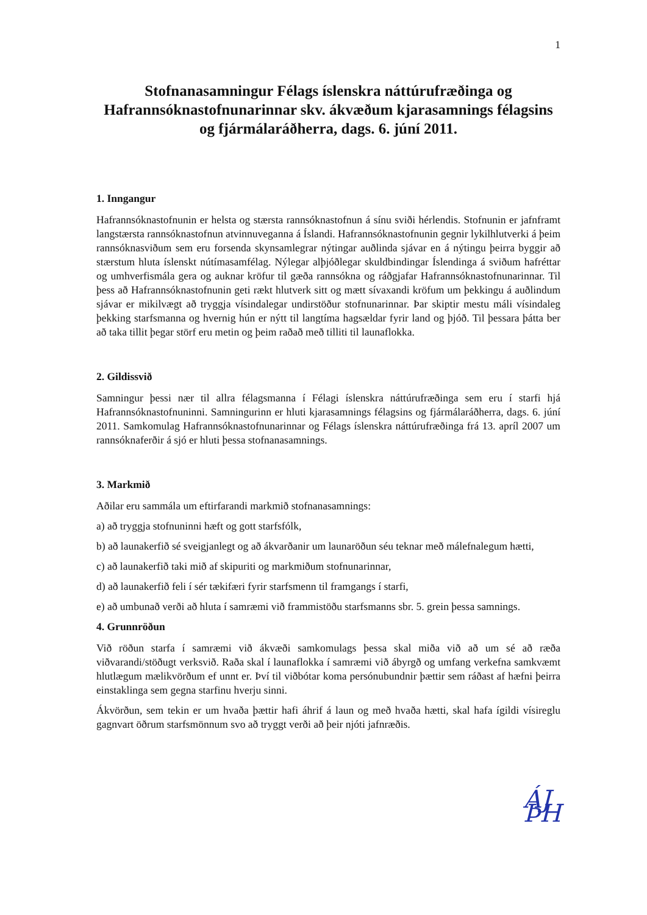1
Stofnanasamningur Félags íslenskra náttúrufræðinga og Hafrannsóknastofnunarinnar skv. ákvæðum kjarasamnings félagsins og fjármálaráðherra, dags. 6. júní 2011.
1. Inngangur
Hafrannsóknastofnunin er helsta og stærsta rannsóknastofnun á sínu sviði hérlendis. Stofnunin er jafnframt langstærsta rannsóknastofnun atvinnuveganna á Íslandi. Hafrannsóknastofnunin gegnir lykilhlutverki á þeim rannsóknasviðum sem eru forsenda skynsamlegrar nýtingar auðlinda sjávar en á nýtingu þeirra byggir að stærstum hluta íslenskt nútímasamfélag. Nýlegar alþjóðlegar skuldbindingar Íslendinga á sviðum hafréttar og umhverfismála gera og auknar kröfur til gæða rannsókna og ráðgjafar Hafrannsóknastofnunarinnar. Til þess að Hafrannsóknastofnunin geti rækt hlutverk sitt og mætt sívaxandi kröfum um þekkingu á auðlindum sjávar er mikilvægt að tryggja vísindalegar undirstöður stofnunarinnar. Þar skiptir mestu máli vísindaleg þekking starfsmanna og hvernig hún er nýtt til langtíma hagsældar fyrir land og þjóð. Til þessara þátta ber að taka tillit þegar störf eru metin og þeim raðað með tilliti til launaflokka.
2. Gildissvið
Samningur þessi nær til allra félagsmanna í Félagi íslenskra náttúrufræðinga sem eru í starfi hjá Hafrannsóknastofnuninni. Samningurinn er hluti kjarasamnings félagsins og fjármálaráðherra, dags. 6. júní 2011. Samkomulag Hafrannsóknastofnunarinnar og Félags íslenskra náttúrufræðinga frá 13. apríl 2007 um rannsóknaferðir á sjó er hluti þessa stofnanasamnings.
3. Markmið
Aðilar eru sammála um eftirfarandi markmið stofnanasamnings:
a) að tryggja stofnuninni hæft og gott starfsfólk,
b) að launakerfið sé sveigjanlegt og að ákvarðanir um launaröðun séu teknar með málefnalegum hætti,
c) að launakerfið taki mið af skipuriti og markmiðum stofnunarinnar,
d) að launakerfið feli í sér tækifæri fyrir starfsmenn til framgangs í starfi,
e) að umbunað verði að hluta í samræmi við frammistöðu starfsmanns sbr. 5. grein þessa samnings.
4. Grunnröðun
Við röðun starfa í samræmi við ákvæði samkomulags þessa skal miða við að um sé að ræða viðvarandi/stöðugt verksvið. Raða skal í launaflokka í samræmi við ábyrgð og umfang verkefna samkvæmt hlutlægum mælikvörðum ef unnt er. Því til viðbótar koma persónubundnir þættir sem ráðast af hæfni þeirra einstaklinga sem gegna starfinu hverju sinni.
Ákvörðun, sem tekin er um hvaða þættir hafi áhrif á laun og með hvaða hætti, skal hafa ígildi vísireglu gagnvart öðrum starfsmönnum svo að tryggt verði að þeir njóti jafnræðis.
ÁJ ÞH